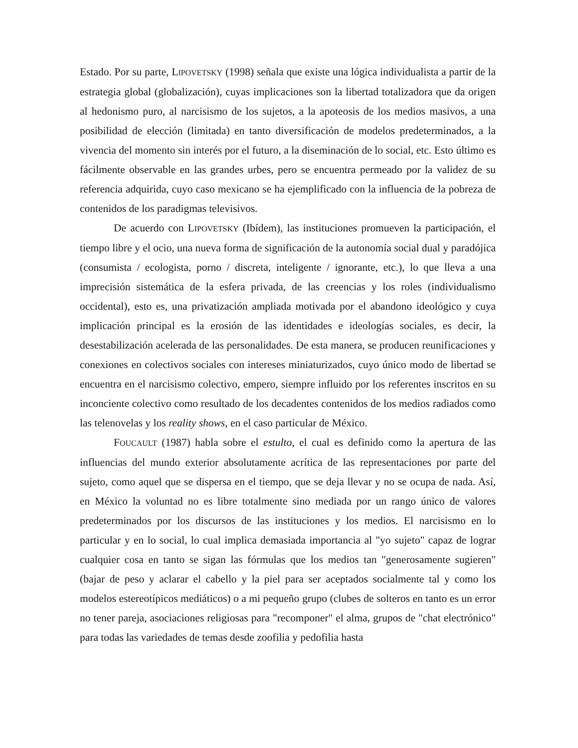Estado. Por su parte, LIPOVETSKY (1998) señala que existe una lógica individualista a partir de la estrategia global (globalización), cuyas implicaciones son la libertad totalizadora que da origen al hedonismo puro, al narcisismo de los sujetos, a la apoteosis de los medios masivos, a una posibilidad de elección (limitada) en tanto diversificación de modelos predeterminados, a la vivencia del momento sin interés por el futuro, a la diseminación de lo social, etc. Esto último es fácilmente observable en las grandes urbes, pero se encuentra permeado por la validez de su referencia adquirida, cuyo caso mexicano se ha ejemplificado con la influencia de la pobreza de contenidos de los paradigmas televisivos.
De acuerdo con LIPOVETSKY (Ibídem), las instituciones promueven la participación, el tiempo libre y el ocio, una nueva forma de significación de la autonomía social dual y paradójica (consumista / ecologista, porno / discreta, inteligente / ignorante, etc.), lo que lleva a una imprecisión sistemática de la esfera privada, de las creencias y los roles (individualismo occidental), esto es, una privatización ampliada motivada por el abandono ideológico y cuya implicación principal es la erosión de las identidades e ideologías sociales, es decir, la desestabilización acelerada de las personalidades. De esta manera, se producen reunificaciones y conexiones en colectivos sociales con intereses miniaturizados, cuyo único modo de libertad se encuentra en el narcisismo colectivo, empero, siempre influido por los referentes inscritos en su inconciente colectivo como resultado de los decadentes contenidos de los medios radiados como las telenovelas y los reality shows, en el caso particular de México.
FOUCAULT (1987) habla sobre el estulto, el cual es definido como la apertura de las influencias del mundo exterior absolutamente acrítica de las representaciones por parte del sujeto, como aquel que se dispersa en el tiempo, que se deja llevar y no se ocupa de nada. Así, en México la voluntad no es libre totalmente sino mediada por un rango único de valores predeterminados por los discursos de las instituciones y los medios. El narcisismo en lo particular y en lo social, lo cual implica demasiada importancia al "yo sujeto" capaz de lograr cualquier cosa en tanto se sigan las fórmulas que los medios tan "generosamente sugieren" (bajar de peso y aclarar el cabello y la piel para ser aceptados socialmente tal y como los modelos estereotípicos mediáticos) o a mi pequeño grupo (clubes de solteros en tanto es un error no tener pareja, asociaciones religiosas para "recomponer" el alma, grupos de "chat electrónico" para todas las variedades de temas desde zoofilia y pedofilia hasta